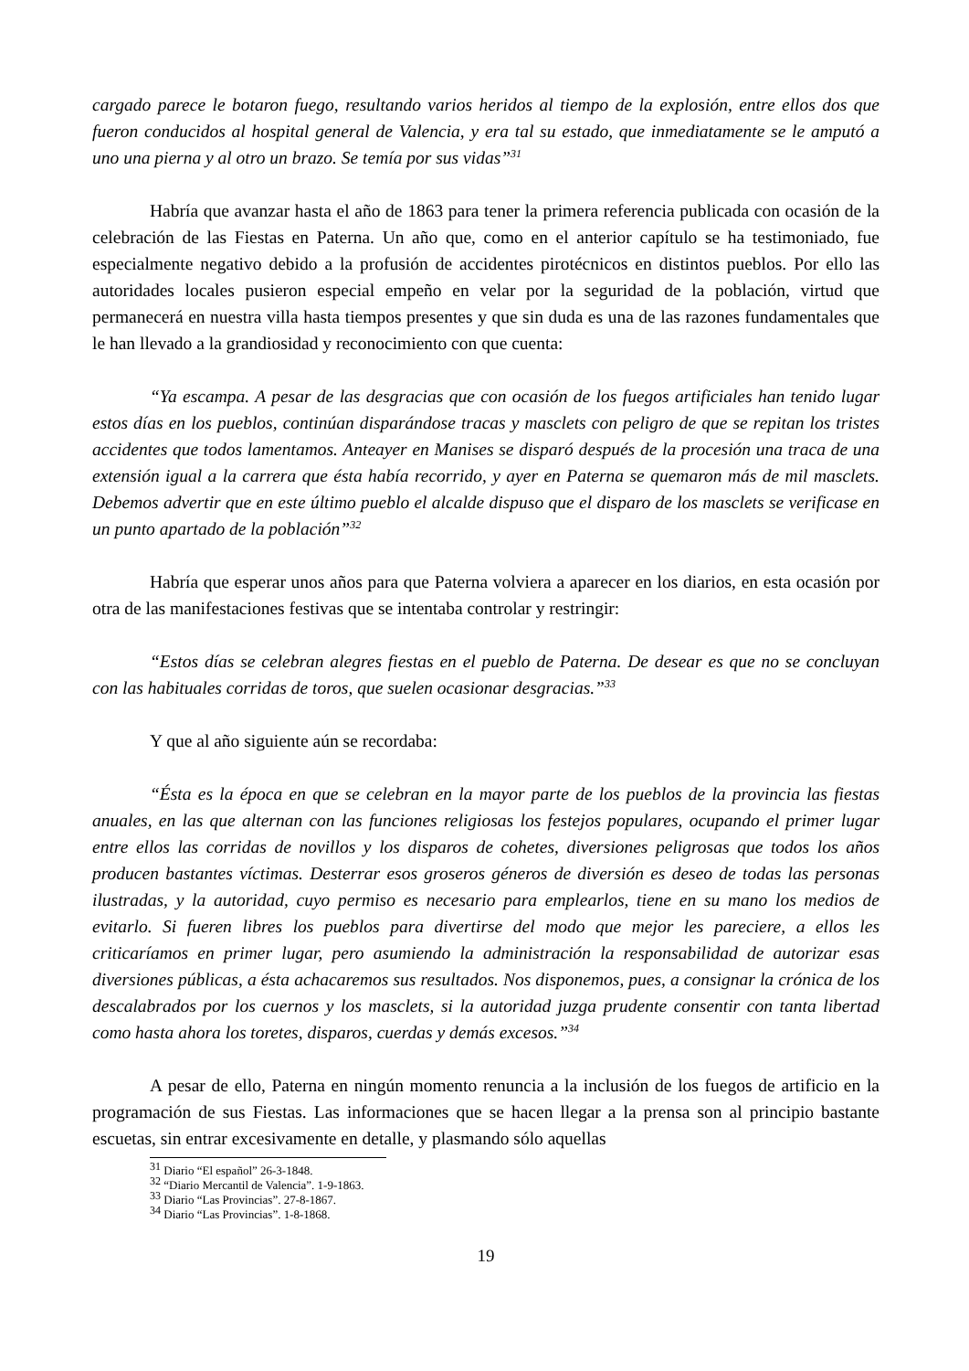cargado parece le botaron fuego, resultando varios heridos al tiempo de la explosión, entre ellos dos que fueron conducidos al hospital general de Valencia, y era tal su estado, que inmediatamente se le amputó a uno una pierna y al otro un brazo. Se temía por sus vidas”<sup>31</sup>
Habría que avanzar hasta el año de 1863 para tener la primera referencia publicada con ocasión de la celebración de las Fiestas en Paterna. Un año que, como en el anterior capítulo se ha testimoniado, fue especialmente negativo debido a la profusión de accidentes pirotécnicos en distintos pueblos. Por ello las autoridades locales pusieron especial empeño en velar por la seguridad de la población, virtud que permanecerá en nuestra villa hasta tiempos presentes y que sin duda es una de las razones fundamentales que le han llevado a la grandiosidad y reconocimiento con que cuenta:
“Ya escampa. A pesar de las desgracias que con ocasión de los fuegos artificiales han tenido lugar estos días en los pueblos, continúan disparándose tracas y masclets con peligro de que se repitan los tristes accidentes que todos lamentamos. Anteayer en Manises se disparó después de la procesión una traca de una extensión igual a la carrera que ésta había recorrido, y ayer en Paterna se quemaron más de mil masclets. Debemos advertir que en este último pueblo el alcalde dispuso que el disparo de los masclets se verificase en un punto apartado de la población”<sup>32</sup>
Habría que esperar unos años para que Paterna volviera a aparecer en los diarios, en esta ocasión por otra de las manifestaciones festivas que se intentaba controlar y restringir:
“Estos días se celebran alegres fiestas en el pueblo de Paterna. De desear es que no se concluyan con las habituales corridas de toros, que suelen ocasionar desgracias.”<sup>33</sup>
Y que al año siguiente aún se recordaba:
“Ésta es la época en que se celebran en la mayor parte de los pueblos de la provincia las fiestas anuales, en las que alternan con las funciones religiosas los festejos populares, ocupando el primer lugar entre ellos las corridas de novillos y los disparos de cohetes, diversiones peligrosas que todos los años producen bastantes víctimas. Desterrar esos groseros géneros de diversión es deseo de todas las personas ilustradas, y la autoridad, cuyo permiso es necesario para emplearlos, tiene en su mano los medios de evitarlo. Si fueren libres los pueblos para divertirse del modo que mejor les pareciere, a ellos les criticaríamos en primer lugar, pero asumiendo la administración la responsabilidad de autorizar esas diversiones públicas, a ésta achacaremos sus resultados. Nos disponemos, pues, a consignar la crónica de los descalabrados por los cuernos y los masclets, si la autoridad juzga prudente consentir con tanta libertad como hasta ahora los toretes, disparos, cuerdas y demás excesos.”<sup>34</sup>
A pesar de ello, Paterna en ningún momento renuncia a la inclusión de los fuegos de artificio en la programación de sus Fiestas. Las informaciones que se hacen llegar a la prensa son al principio bastante escuetas, sin entrar excesivamente en detalle, y plasmando sólo aquellas
<sup>31</sup> Diario “El español” 26-3-1848.
<sup>32</sup> “Diario Mercantil de Valencia”. 1-9-1863.
<sup>33</sup> Diario “Las Provincias”. 27-8-1867.
<sup>34</sup> Diario “Las Provincias”. 1-8-1868.
19